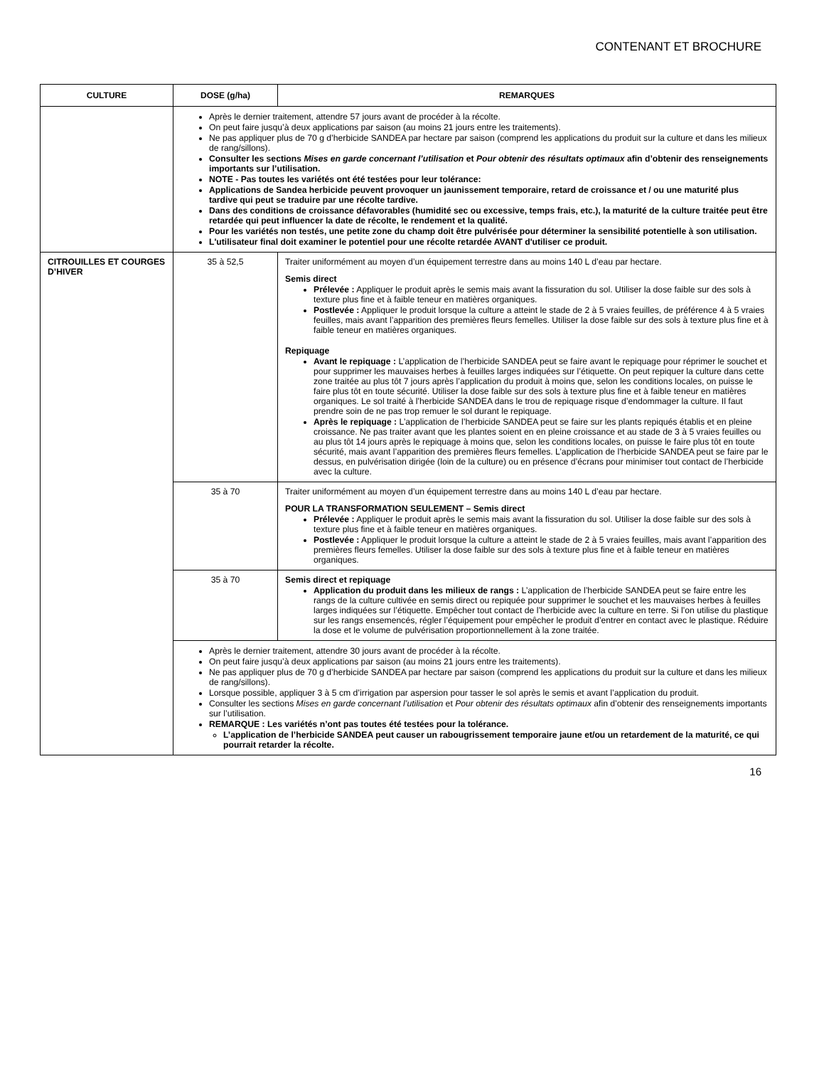CONTENANT ET BROCHURE
| CULTURE | DOSE (g/ha) | REMARQUES |
| --- | --- | --- |
| | Après le dernier traitement, attendre 57 jours avant de procéder à la récolte. On peut faire jusqu’à deux applications par saison (au moins 21 jours entre les traitements). Ne pas appliquer plus de 70 g d’herbicide SANDEA par hectare par saison (comprend les applications du produit sur la culture et dans les milieux de rang/sillons). Consulter les sections Mises en garde concernant l’utilisation et Pour obtenir des résultats optimaux afin d’obtenir des renseignements importants sur l’utilisation. NOTE - Pas toutes les variétés ont été testées pour leur tolérance: Applications de Sandea herbicide peuvent provoquer un jaunissement temporaire, retard de croissance et / ou une maturité plus tardive qui peut se traduire par une récolte tardive. Dans des conditions de croissance défavorables (humidité sec ou excessive, temps frais, etc.), la maturité de la culture traitée peut être retardée qui peut influencer la date de récolte, le rendement et la qualité. Pour les variétés non testés, une petite zone du champ doit être pulvérisée pour déterminer la sensibilité potentielle à son utilisation. L'utilisateur final doit examiner le potentiel pour une récolte retardée AVANT d'utiliser ce produit. | |
| CITROUILLES ET COURGES D’HIVER | 35 à 52,5 | Traiter uniformément au moyen d’un équipement terrestre dans au moins 140 L d’eau par hectare. Semis direct Prélevée : Appliquer le produit après le semis mais avant la fissuration du sol. Utiliser la dose faible sur des sols à texture plus fine et à faible teneur en matières organiques. Postlevée : Appliquer le produit lorsque la culture a atteint le stade de 2 à 5 vraies feuilles, de préférence 4 à 5 vraies feuilles, mais avant l’apparition des premières fleurs femelles. Utiliser la dose faible sur des sols à texture plus fine et à faible teneur en matières organiques. Repiquage Avant le repiquage : L’application de l’herbicide SANDEA peut se faire avant le repiquage pour réprimer le souchet et pour supprimer les mauvaises herbes à feuilles larges indiquées sur l’étiquette. On peut repiquer la culture dans cette zone traitée au plus tôt 7 jours après l’application du produit à moins que, selon les conditions locales, on puisse le faire plus tôt en toute sécurité. Utiliser la dose faible sur des sols à texture plus fine et à faible teneur en matières organiques. Le sol traité à l’herbicide SANDEA dans le trou de repiquage risque d’endommager la culture. Il faut prendre soin de ne pas trop remuer le sol durant le repiquage. Après le repiquage : L’application de l’herbicide SANDEA peut se faire sur les plants repiqués établis et en pleine croissance. Ne pas traiter avant que les plantes soient en en pleine croissance et au stade de 3 à 5 vraies feuilles ou au plus tôt 14 jours après le repiquage à moins que, selon les conditions locales, on puisse le faire plus tôt en toute sécurité, mais avant l’apparition des premières fleurs femelles. L’application de l’herbicide SANDEA peut se faire par le dessus, en pulvérisation dirigée (loin de la culture) ou en présence d’écrans pour minimiser tout contact de l’herbicide avec la culture. |
| | 35 à 70 | Traiter uniformément au moyen d’un équipement terrestre dans au moins 140 L d’eau par hectare. POUR LA TRANSFORMATION SEULEMENT – Semis direct Prélevée : Appliquer le produit après le semis mais avant la fissuration du sol. Utiliser la dose faible sur des sols à texture plus fine et à faible teneur en matières organiques. Postlevée : Appliquer le produit lorsque la culture a atteint le stade de 2 à 5 vraies feuilles, mais avant l’apparition des premières fleurs femelles. Utiliser la dose faible sur des sols à texture plus fine et à faible teneur en matières organiques. |
| | 35 à 70 | Semis direct et repiquage Application du produit dans les milieux de rangs : L’application de l’herbicide SANDEA peut se faire entre les rangs de la culture cultivée en semis direct ou repiquée pour supprimer le souchet et les mauvaises herbes à feuilles larges indiquées sur l’étiquette. Empêcher tout contact de l’herbicide avec la culture en terre. Si l’on utilise du plastique sur les rangs ensemencés, régler l’équipement pour empêcher le produit d’entrer en contact avec le plastique. Réduire la dose et le volume de pulvérisation proportionnellement à la zone traitée. |
| | Après le dernier traitement, attendre 30 jours avant de procéder à la récolte. On peut faire jusqu’à deux applications par saison (au moins 21 jours entre les traitements). Ne pas appliquer plus de 70 g d’herbicide SANDEA par hectare par saison (comprend les applications du produit sur la culture et dans les milieux de rang/sillons). Lorsque possible, appliquer 3 à 5 cm d’irrigation par aspersion pour tasser le sol après le semis et avant l’application du produit. Consulter les sections Mises en garde concernant l’utilisation et Pour obtenir des résultats optimaux afin d’obtenir des renseignements importants sur l’utilisation. REMARQUE : Les variétés n’ont pas toutes été testées pour la tolérance. L’application de l’herbicide SANDEA peut causer un rabougrissement temporaire jaune et/ou un retardement de la maturité, ce qui pourrait retarder la récolte. | |
16